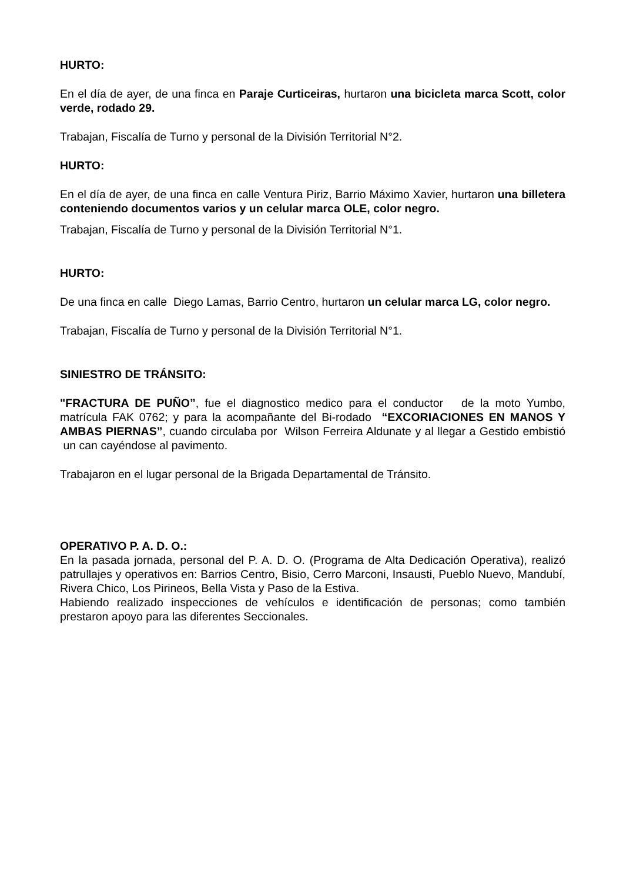HURTO:
En el día de ayer, de una finca en Paraje Curticeiras, hurtaron una bicicleta marca Scott, color verde, rodado 29.
Trabajan, Fiscalía de Turno y personal de la División Territorial N°2.
HURTO:
En el día de ayer, de una finca en calle Ventura Piriz, Barrio Máximo Xavier, hurtaron una billetera conteniendo documentos varios y un celular marca OLE, color negro.
Trabajan, Fiscalía de Turno y personal de la División Territorial N°1.
HURTO:
De una finca en calle Diego Lamas, Barrio Centro, hurtaron un celular marca LG, color negro.
Trabajan, Fiscalía de Turno y personal de la División Territorial N°1.
SINIESTRO DE TRÁNSITO:
"FRACTURA DE PUÑO”, fue el diagnostico medico para el conductor de la moto Yumbo, matrícula FAK 0762; y para la acompañante del Bi-rodado “EXCORIACIONES EN MANOS Y AMBAS PIERNAS”, cuando circulaba por Wilson Ferreira Aldunate y al llegar a Gestido embistió un can cayéndose al pavimento.
Trabajaron en el lugar personal de la Brigada Departamental de Tránsito.
OPERATIVO P. A. D. O.:
En la pasada jornada, personal del P. A. D. O. (Programa de Alta Dedicación Operativa), realizó patrullajes y operativos en: Barrios Centro, Bisio, Cerro Marconi, Insausti, Pueblo Nuevo, Mandubí, Rivera Chico, Los Pirineos, Bella Vista y Paso de la Estiva.
Habiendo realizado inspecciones de vehículos e identificación de personas; como también prestaron apoyo para las diferentes Seccionales.